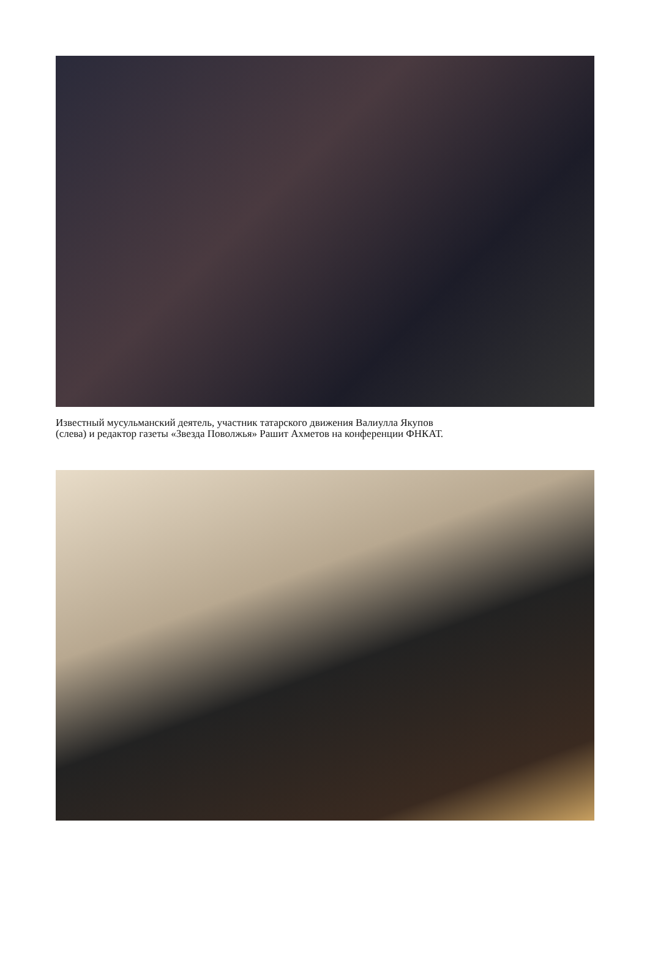Известный мусульманский деятель, участник татарского движения Валиулла Якупов
(слева) и редактор газеты «Звезда Поволжья» Рашит Ахметов на конференции ФНКАТ.